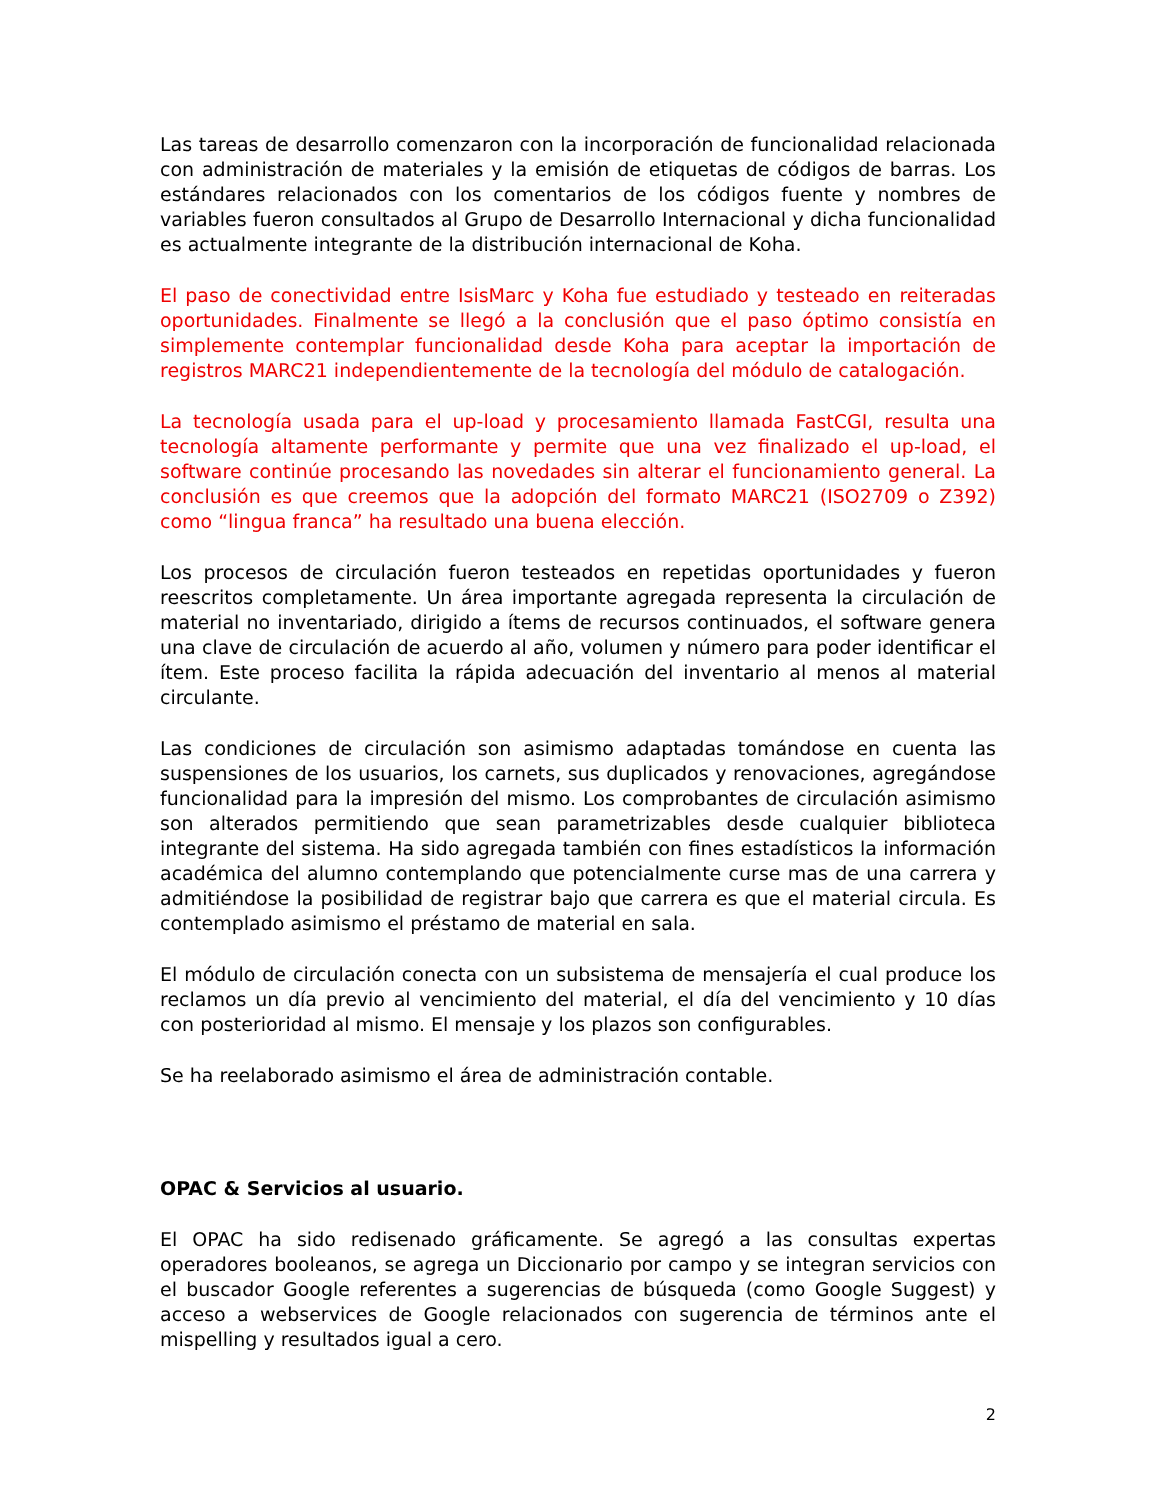Las tareas de desarrollo comenzaron con la incorporación de funcionalidad relacionada con administración de materiales y la emisión de etiquetas de códigos de barras. Los estándares relacionados con los comentarios de los códigos fuente y nombres de variables fueron consultados al Grupo de Desarrollo Internacional y dicha funcionalidad es actualmente integrante de la distribución internacional de Koha.
El paso de conectividad entre IsisMarc y Koha fue estudiado y testeado en reiteradas oportunidades. Finalmente se llegó a la conclusión que el paso óptimo consistía en simplemente contemplar funcionalidad desde Koha para aceptar la importación de registros MARC21 independientemente de la tecnología del módulo de catalogación.
La tecnología usada para el up-load y procesamiento llamada FastCGI, resulta una tecnología altamente performante y permite que una vez finalizado el up-load, el software continúe procesando las novedades sin alterar el funcionamiento general. La conclusión es que creemos que la adopción del formato MARC21 (ISO2709 o Z392) como “lingua franca” ha resultado una buena elección.
Los procesos de circulación fueron testeados en repetidas oportunidades y fueron reescritos completamente. Un área importante agregada representa la circulación de material no inventariado, dirigido a ítems de recursos continuados, el software genera una clave de circulación de acuerdo al año, volumen y número para poder identificar el ítem. Este proceso facilita la rápida adecuación del inventario al menos al material circulante.
Las condiciones de circulación son asimismo adaptadas tomándose en cuenta las suspensiones de los usuarios, los carnets, sus duplicados y renovaciones, agregándose funcionalidad para la impresión del mismo. Los comprobantes de circulación asimismo son alterados permitiendo que sean parametrizables desde cualquier biblioteca integrante del sistema. Ha sido agregada también con fines estadísticos la información académica del alumno contemplando que potencialmente curse mas de una carrera y admitiéndose la posibilidad de registrar bajo que carrera es que el material circula. Es contemplado asimismo el préstamo de material en sala.
El módulo de circulación conecta con un subsistema de mensajería el cual produce los reclamos un día previo al vencimiento del material, el día del vencimiento y 10 días con posterioridad al mismo. El mensaje y los plazos son configurables.
Se ha reelaborado asimismo el área de administración contable.
OPAC & Servicios al usuario.
El OPAC ha sido redisenado gráficamente. Se agregó a las consultas expertas operadores booleanos, se agrega un Diccionario por campo y se integran servicios con el buscador Google referentes a sugerencias de búsqueda (como Google Suggest) y acceso a webservices de Google relacionados con sugerencia de términos ante el mispelling y resultados igual a cero.
2